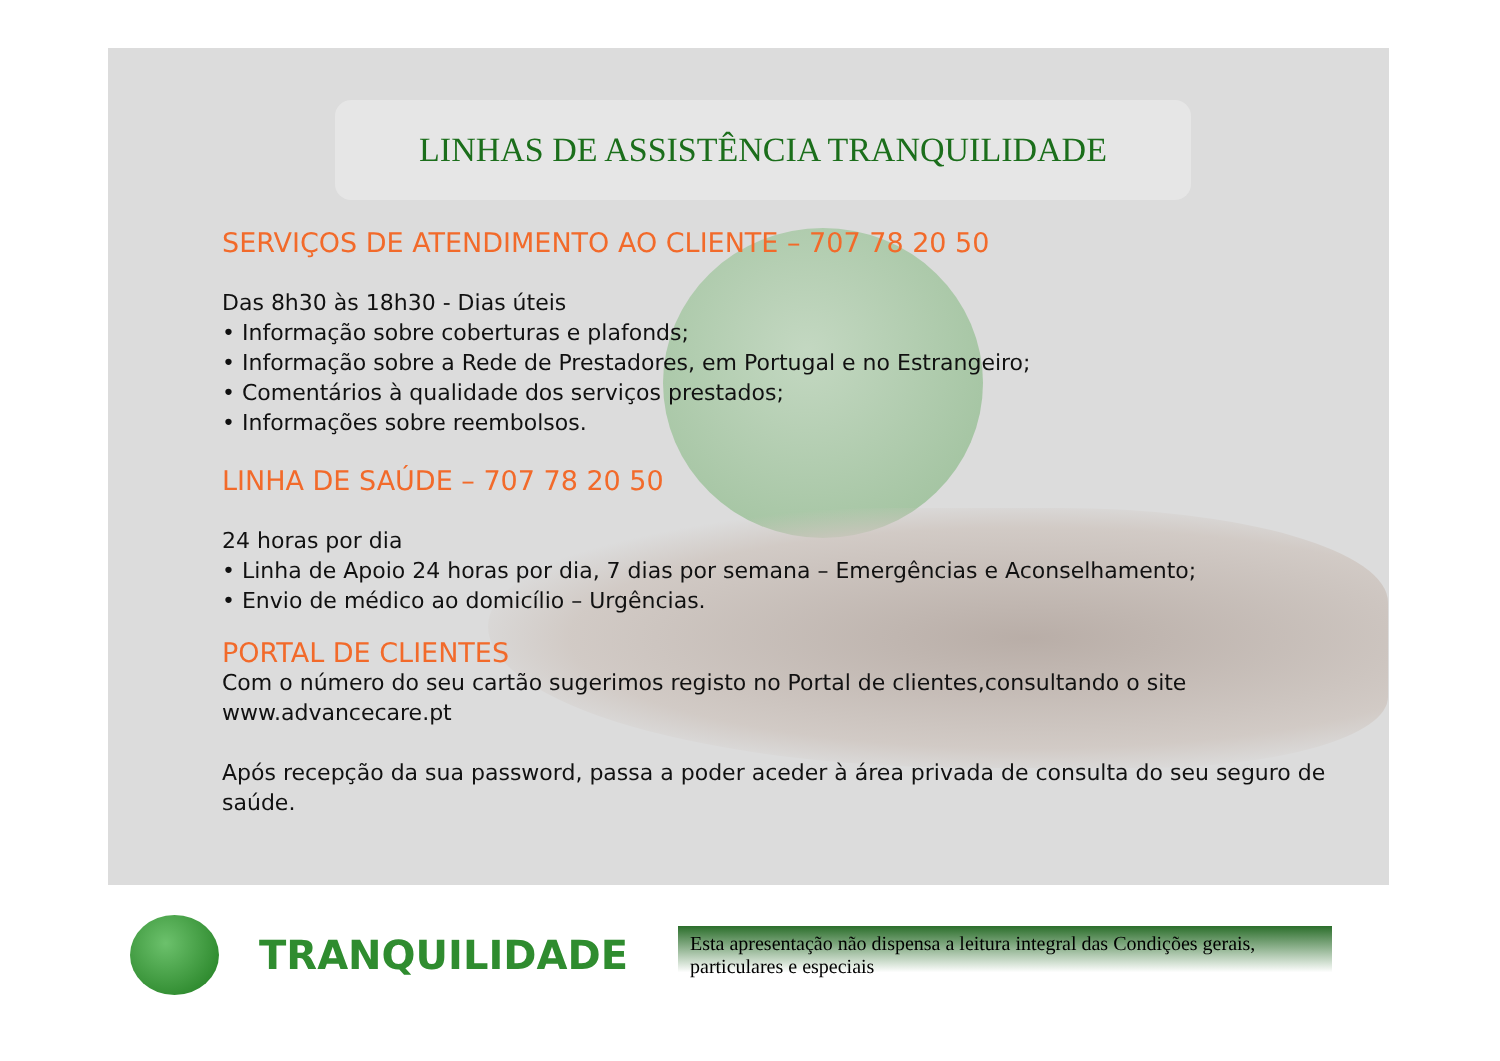LINHAS DE ASSISTÊNCIA TRANQUILIDADE
SERVIÇOS DE ATENDIMENTO AO CLIENTE – 707 78 20 50
Das 8h30 às 18h30 - Dias úteis
• Informação sobre coberturas e plafonds;
• Informação sobre a Rede de Prestadores, em Portugal e no Estrangeiro;
• Comentários à qualidade dos serviços prestados;
• Informações sobre reembolsos.
LINHA DE SAÚDE – 707 78 20 50
24 horas por dia
• Linha de Apoio 24 horas por dia, 7 dias por semana – Emergências e Aconselhamento;
• Envio de médico ao domicílio – Urgências.
PORTAL DE CLIENTES
Com o número do seu cartão sugerimos registo no Portal de clientes,consultando o site www.advancecare.pt
Após recepção da sua password, passa a poder aceder à área privada de consulta do seu seguro de saúde.
TRANQUILIDADE
Esta apresentação não dispensa a leitura integral das Condições gerais, particulares e especiais